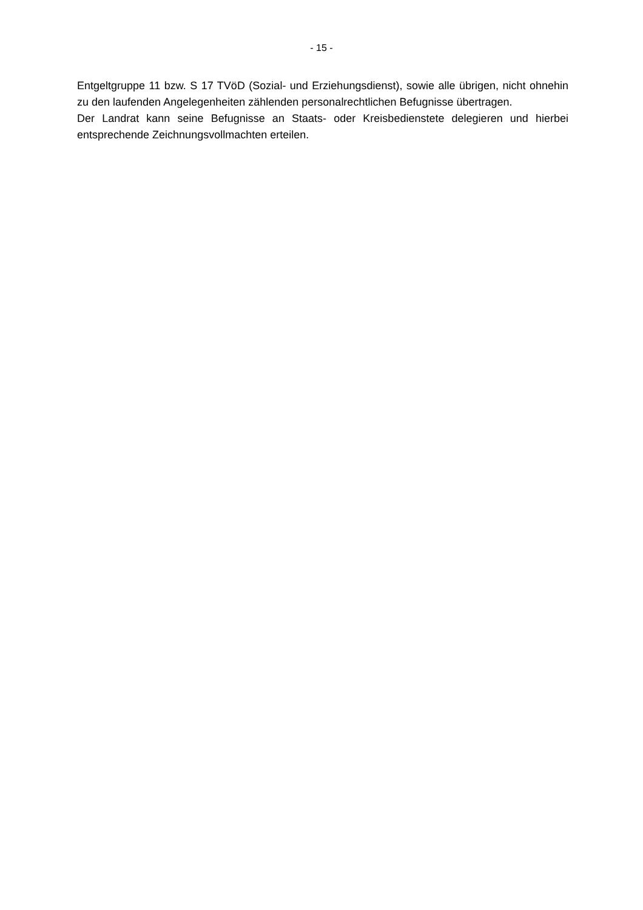- 15 -
Entgeltgruppe 11 bzw. S 17 TVöD (Sozial- und Erziehungsdienst), sowie alle übrigen, nicht ohnehin zu den laufenden Angelegenheiten zählenden personalrechtlichen Befugnisse übertragen.
Der Landrat kann seine Befugnisse an Staats- oder Kreisbedienstete delegieren und hierbei entsprechende Zeichnungsvollmachten erteilen.